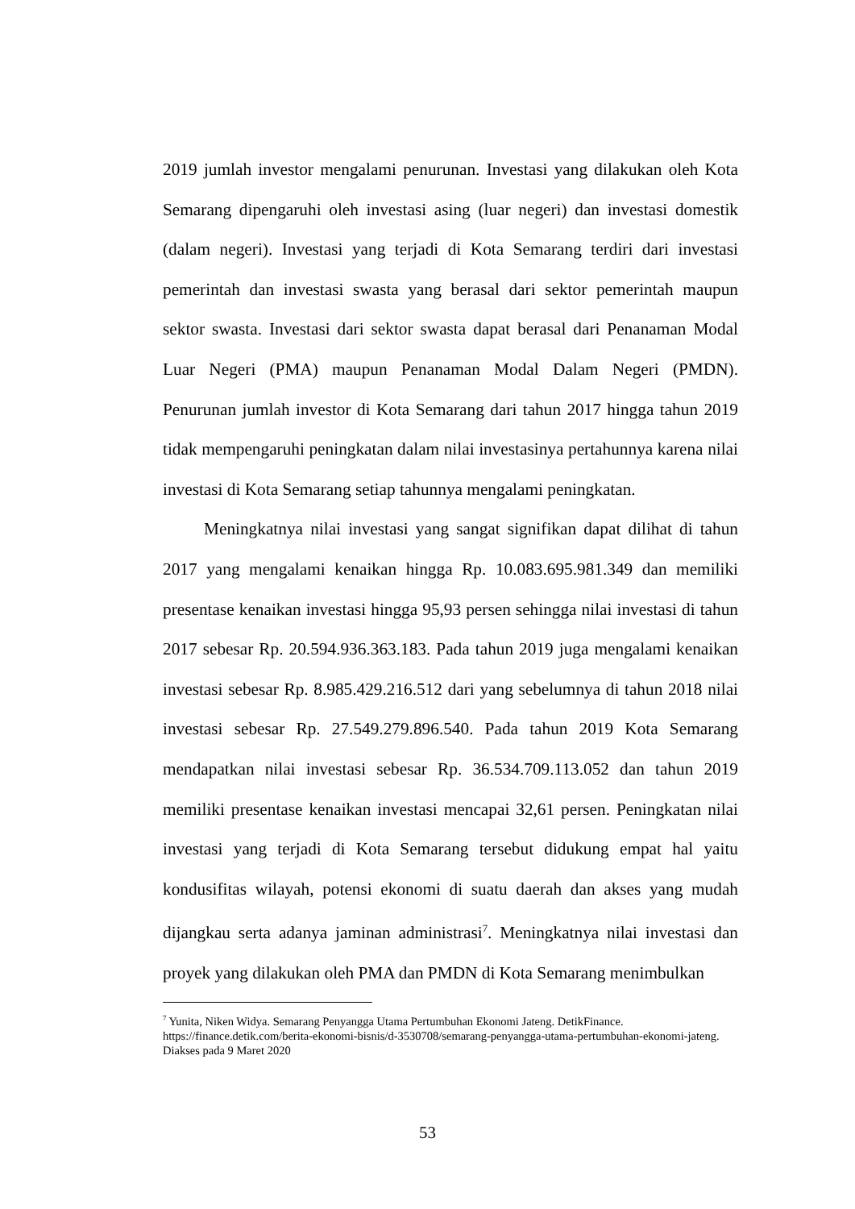2019 jumlah investor mengalami penurunan. Investasi yang dilakukan oleh Kota Semarang dipengaruhi oleh investasi asing (luar negeri) dan investasi domestik (dalam negeri). Investasi yang terjadi di Kota Semarang terdiri dari investasi pemerintah dan investasi swasta yang berasal dari sektor pemerintah maupun sektor swasta. Investasi dari sektor swasta dapat berasal dari Penanaman Modal Luar Negeri (PMA) maupun Penanaman Modal Dalam Negeri (PMDN). Penurunan jumlah investor di Kota Semarang dari tahun 2017 hingga tahun 2019 tidak mempengaruhi peningkatan dalam nilai investasinya pertahunnya karena nilai investasi di Kota Semarang setiap tahunnya mengalami peningkatan.
Meningkatnya nilai investasi yang sangat signifikan dapat dilihat di tahun 2017 yang mengalami kenaikan hingga Rp. 10.083.695.981.349 dan memiliki presentase kenaikan investasi hingga 95,93 persen sehingga nilai investasi di tahun 2017 sebesar Rp. 20.594.936.363.183. Pada tahun 2019 juga mengalami kenaikan investasi sebesar Rp. 8.985.429.216.512 dari yang sebelumnya di tahun 2018 nilai investasi sebesar Rp. 27.549.279.896.540. Pada tahun 2019 Kota Semarang mendapatkan nilai investasi sebesar Rp. 36.534.709.113.052 dan tahun 2019 memiliki presentase kenaikan investasi mencapai 32,61 persen. Peningkatan nilai investasi yang terjadi di Kota Semarang tersebut didukung empat hal yaitu kondusifitas wilayah, potensi ekonomi di suatu daerah dan akses yang mudah dijangkau serta adanya jaminan administrasi<sup>7</sup>. Meningkatnya nilai investasi dan proyek yang dilakukan oleh PMA dan PMDN di Kota Semarang menimbulkan
<sup>7</sup> Yunita, Niken Widya. Semarang Penyangga Utama Pertumbuhan Ekonomi Jateng. DetikFinance. https://finance.detik.com/berita-ekonomi-bisnis/d-3530708/semarang-penyangga-utama-pertumbuhan-ekonomi-jateng. Diakses pada 9 Maret 2020
53